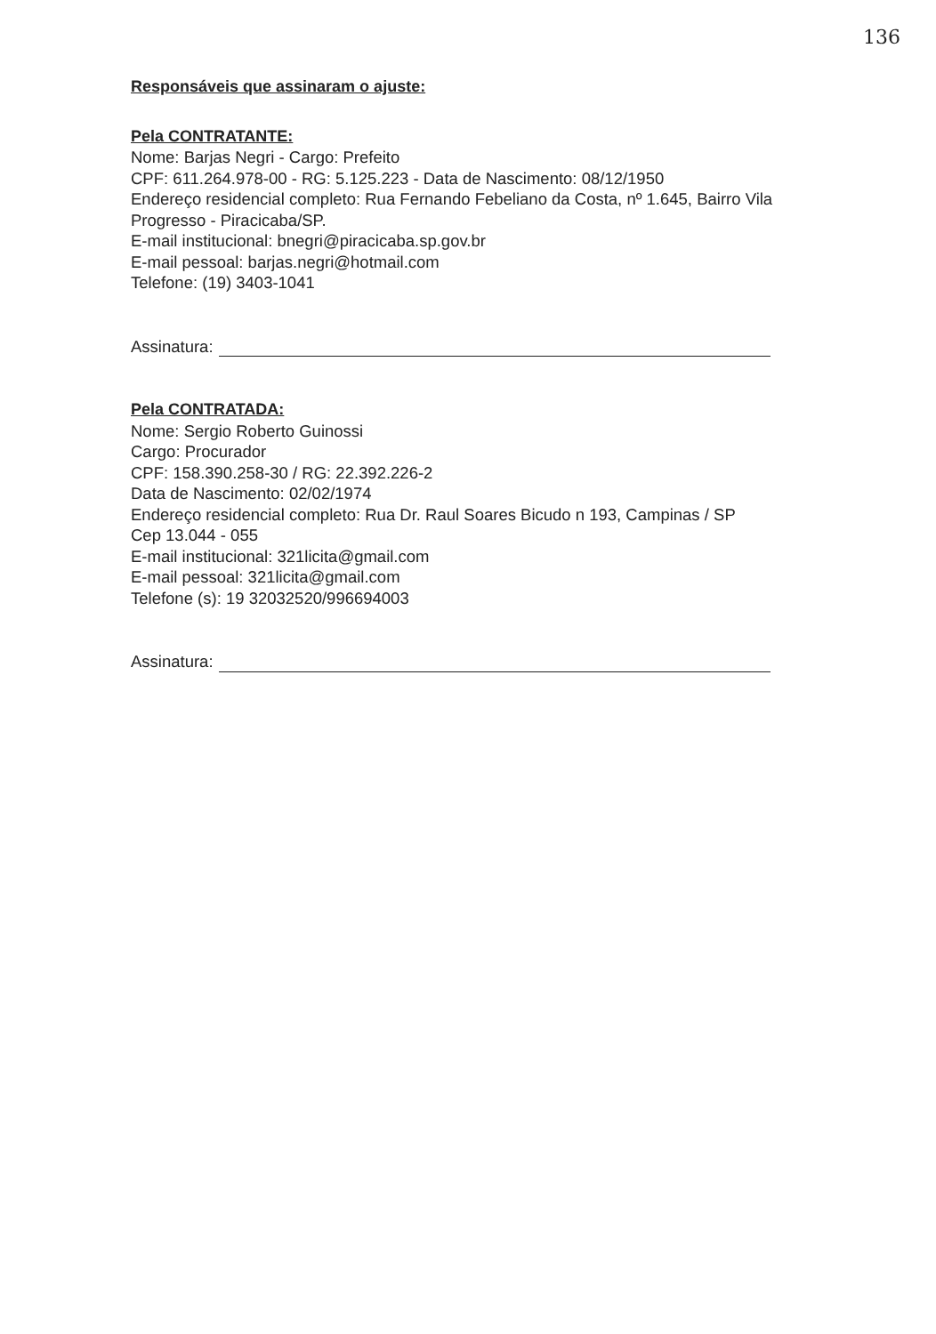136
Responsáveis que assinaram o ajuste:
Pela CONTRATANTE:
Nome: Barjas Negri - Cargo: Prefeito
CPF: 611.264.978-00 - RG: 5.125.223 - Data de Nascimento: 08/12/1950
Endereço residencial completo: Rua Fernando Febeliano da Costa, nº 1.645, Bairro Vila Progresso - Piracicaba/SP.
E-mail institucional: bnegri@piracicaba.sp.gov.br
E-mail pessoal: barjas.negri@hotmail.com
Telefone: (19) 3403-1041
Assinatura:
Pela CONTRATADA:
Nome: Sergio Roberto Guinossi
Cargo: Procurador
CPF: 158.390.258-30 / RG: 22.392.226-2
Data de Nascimento: 02/02/1974
Endereço residencial completo: Rua Dr. Raul Soares Bicudo n 193, Campinas / SP
Cep 13.044 - 055
E-mail institucional: 321licita@gmail.com
E-mail pessoal: 321licita@gmail.com
Telefone (s): 19 32032520/996694003
Assinatura: